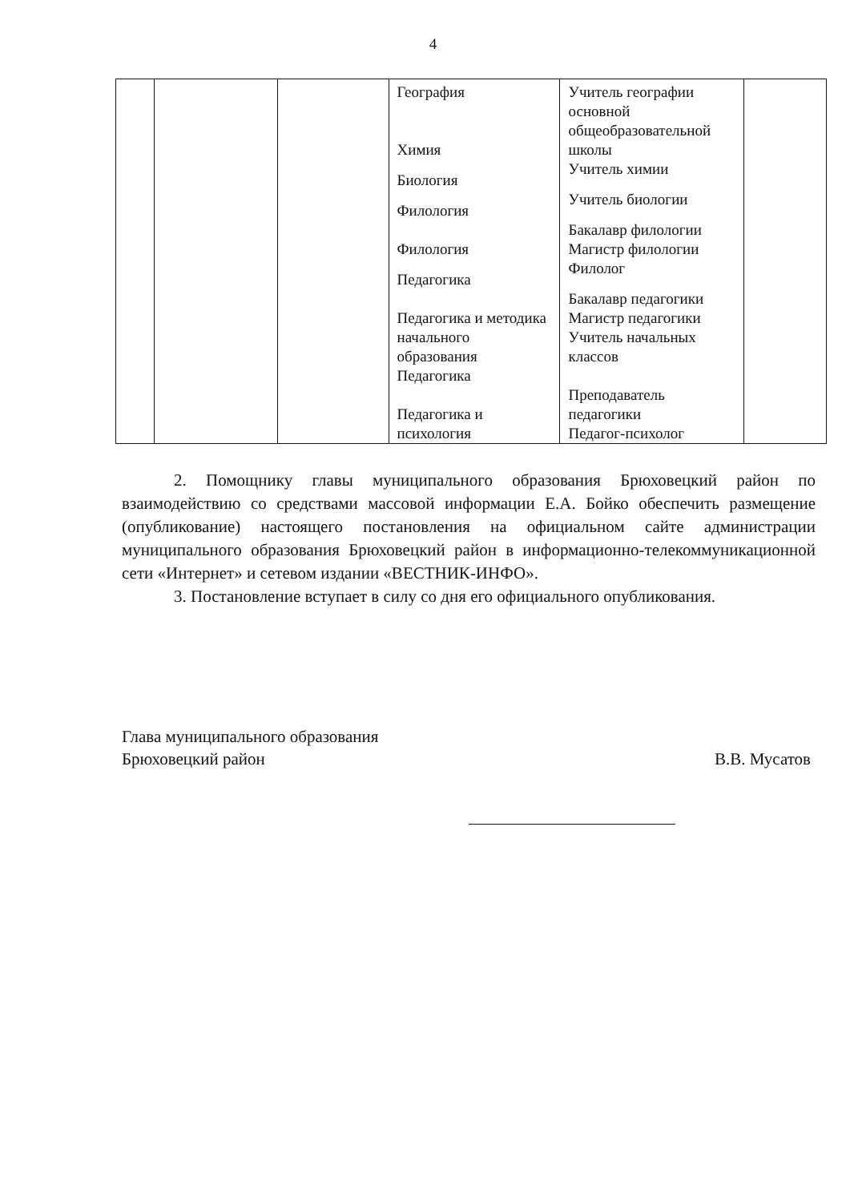4
| | | | География Химия Биология Филология Филология Педагогика Педагогика и методика начального образования Педагогика Педагогика и психология | Учитель географии основной общеобразовательной школы Учитель химии Учитель биологии Бакалавр филологии Магистр филологии Филолог Бакалавр педагогики Магистр педагогики Учитель начальных классов Преподаватель педагогики Педагог-психолог | |
2. Помощнику главы муниципального образования Брюховецкий район по взаимодействию со средствами массовой информации Е.А. Бойко обеспечить размещение (опубликование) настоящего постановления на официальном сайте администрации муниципального образования Брюховецкий район в информационно-телекоммуникационной сети «Интернет» и сетевом издании «ВЕСТНИК-ИНФО».
3. Постановление вступает в силу со дня его официального опубликования.
Глава муниципального образования
Брюховецкий район
В.В. Мусатов